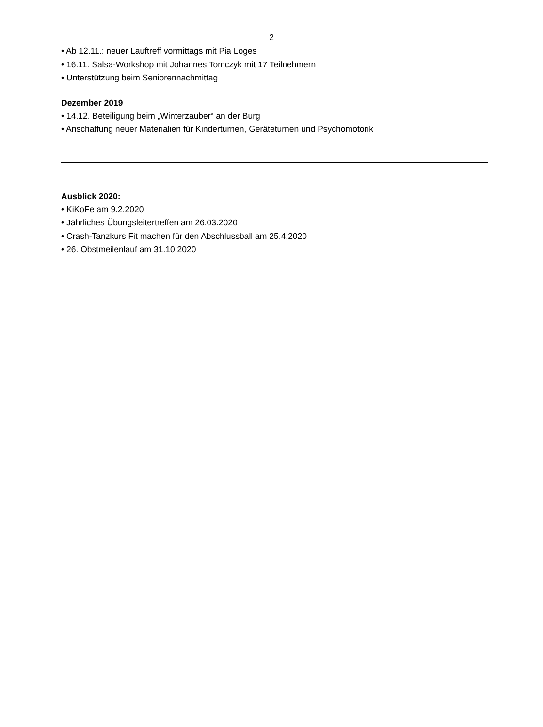2
• Ab 12.11.: neuer Lauftreff vormittags mit Pia Loges
• 16.11. Salsa-Workshop mit Johannes Tomczyk mit 17 Teilnehmern
• Unterstützung beim Seniorennachmittag
Dezember 2019
• 14.12. Beteiligung beim „Winterzauber“ an der Burg
• Anschaffung neuer Materialien für Kinderturnen, Geräteturnen und Psychomotorik
Ausblick 2020:
• KiKoFe am 9.2.2020
• Jährliches Übungsleitertreffen am 26.03.2020
• Crash-Tanzkurs Fit machen für den Abschlussball am 25.4.2020
• 26. Obstmeilenlauf am 31.10.2020